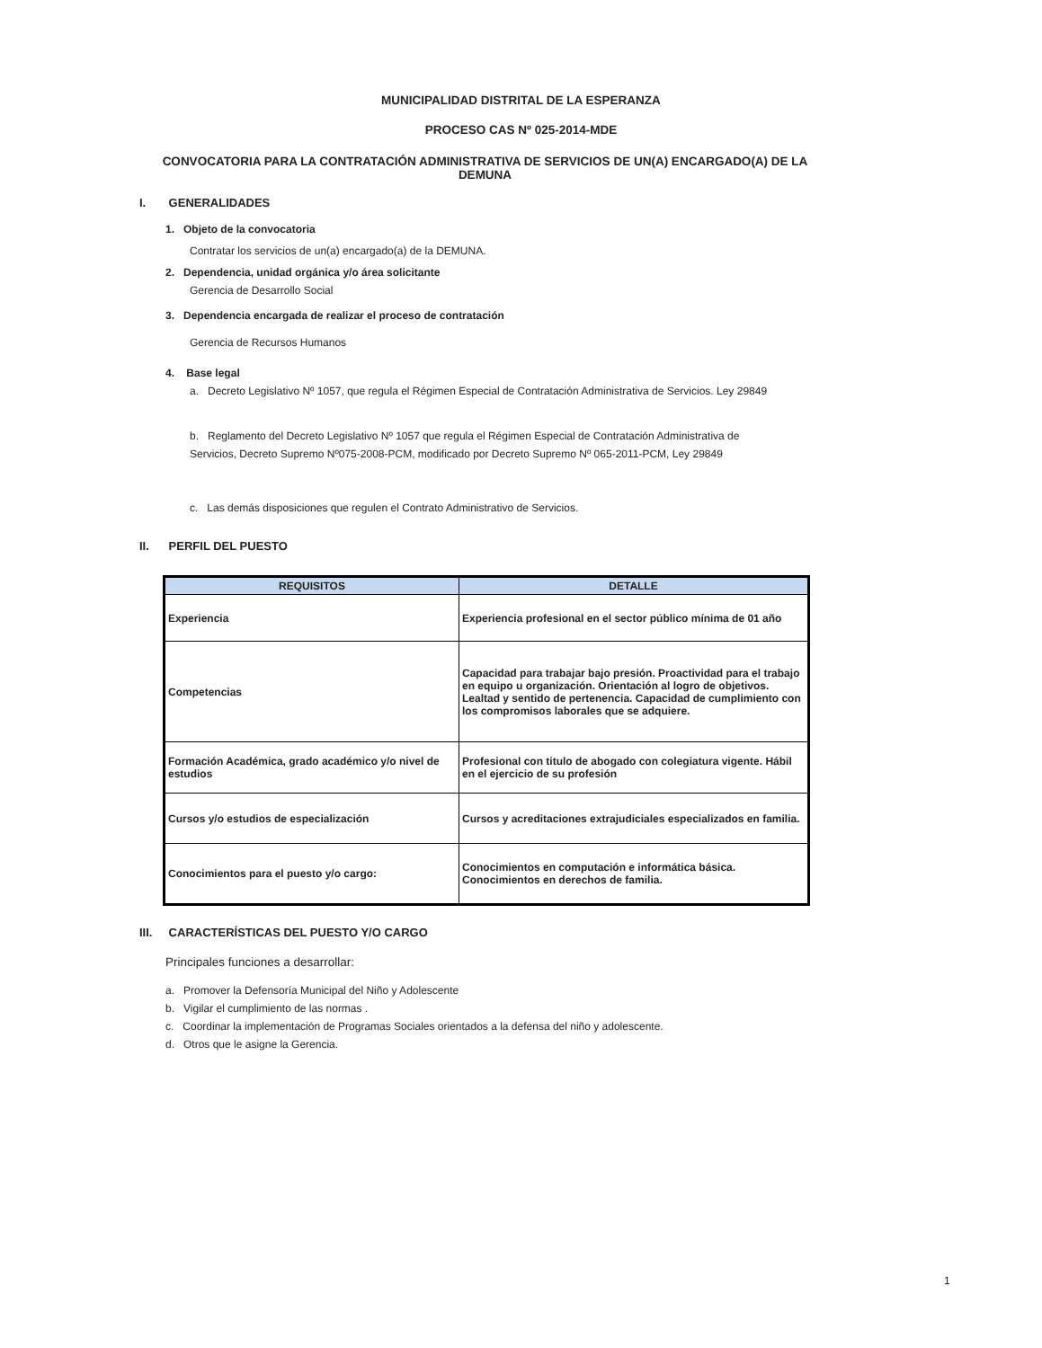MUNICIPALIDAD DISTRITAL DE LA ESPERANZA
PROCESO CAS Nº 025-2014-MDE
CONVOCATORIA PARA LA CONTRATACIÓN ADMINISTRATIVA DE SERVICIOS DE UN(A) ENCARGADO(A) DE LA DEMUNA
I. GENERALIDADES
1. Objeto de la convocatoria
Contratar los servicios de un(a) encargado(a) de la DEMUNA.
2. Dependencia, unidad orgánica y/o área solicitante
Gerencia de Desarrollo Social
3. Dependencia encargada de realizar el proceso de contratación
Gerencia de Recursos Humanos
4. Base legal
a. Decreto Legislativo Nº 1057, que regula el Régimen Especial de Contratación Administrativa de Servicios. Ley 29849
b. Reglamento del Decreto Legislativo Nº 1057 que regula el Régimen Especial de Contratación Administrativa de Servicios, Decreto Supremo Nº075-2008-PCM, modificado por Decreto Supremo Nº 065-2011-PCM, Ley 29849
c. Las demás disposiciones que regulen el Contrato Administrativo de Servicios.
II. PERFIL DEL PUESTO
| REQUISITOS | DETALLE |
| --- | --- |
| Experiencia | Experiencia profesional en el sector público mínima de 01 año |
| Competencias | Capacidad para trabajar bajo presión. Proactividad para el trabajo en equipo u organización. Orientación al logro de objetivos. Lealtad y sentido de pertenencia. Capacidad de cumplimiento con los compromisos laborales que se adquiere. |
| Formación Académica, grado académico y/o nivel de estudios | Profesional con titulo de abogado con colegiatura vigente. Hábil en el ejercicio de su profesión |
| Cursos y/o estudios de especialización | Cursos y acreditaciones extrajudiciales especializados en familia. |
| Conocimientos para el puesto y/o cargo: | Conocimientos en computación e informática básica. Conocimientos en derechos de familia. |
III. CARACTERÍSTICAS DEL PUESTO Y/O CARGO
Principales funciones a desarrollar:
a. Promover la Defensoría Municipal del Niño y Adolescente
b. Vigilar el cumplimiento de las normas .
c. Coordinar la implementación de Programas Sociales orientados a la defensa del niño y adolescente.
d. Otros que le asigne la Gerencia.
1